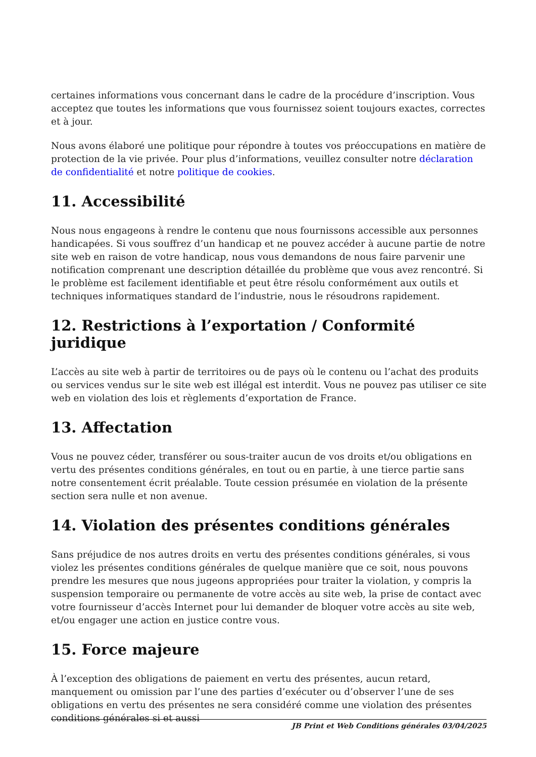certaines informations vous concernant dans le cadre de la procédure d’inscription. Vous acceptez que toutes les informations que vous fournissez soient toujours exactes, correctes et à jour.
Nous avons élaboré une politique pour répondre à toutes vos préoccupations en matière de protection de la vie privée. Pour plus d’informations, veuillez consulter notre déclaration de confidentialité et notre politique de cookies.
11. Accessibilité
Nous nous engageons à rendre le contenu que nous fournissons accessible aux personnes handicapées. Si vous souffrez d’un handicap et ne pouvez accéder à aucune partie de notre site web en raison de votre handicap, nous vous demandons de nous faire parvenir une notification comprenant une description détaillée du problème que vous avez rencontré. Si le problème est facilement identifiable et peut être résolu conformément aux outils et techniques informatiques standard de l’industrie, nous le résoudrons rapidement.
12. Restrictions à l’exportation / Conformité juridique
L’accès au site web à partir de territoires ou de pays où le contenu ou l’achat des produits ou services vendus sur le site web est illégal est interdit. Vous ne pouvez pas utiliser ce site web en violation des lois et règlements d’exportation de France.
13. Affectation
Vous ne pouvez céder, transférer ou sous-traiter aucun de vos droits et/ou obligations en vertu des présentes conditions générales, en tout ou en partie, à une tierce partie sans notre consentement écrit préalable. Toute cession présumée en violation de la présente section sera nulle et non avenue.
14. Violation des présentes conditions générales
Sans préjudice de nos autres droits en vertu des présentes conditions générales, si vous violez les présentes conditions générales de quelque manière que ce soit, nous pouvons prendre les mesures que nous jugeons appropriées pour traiter la violation, y compris la suspension temporaire ou permanente de votre accès au site web, la prise de contact avec votre fournisseur d’accès Internet pour lui demander de bloquer votre accès au site web, et/ou engager une action en justice contre vous.
15. Force majeure
À l’exception des obligations de paiement en vertu des présentes, aucun retard, manquement ou omission par l’une des parties d’exécuter ou d’observer l’une de ses obligations en vertu des présentes ne sera considéré comme une violation des présentes conditions générales si et aussi
JB Print et Web Conditions générales 03/04/2025